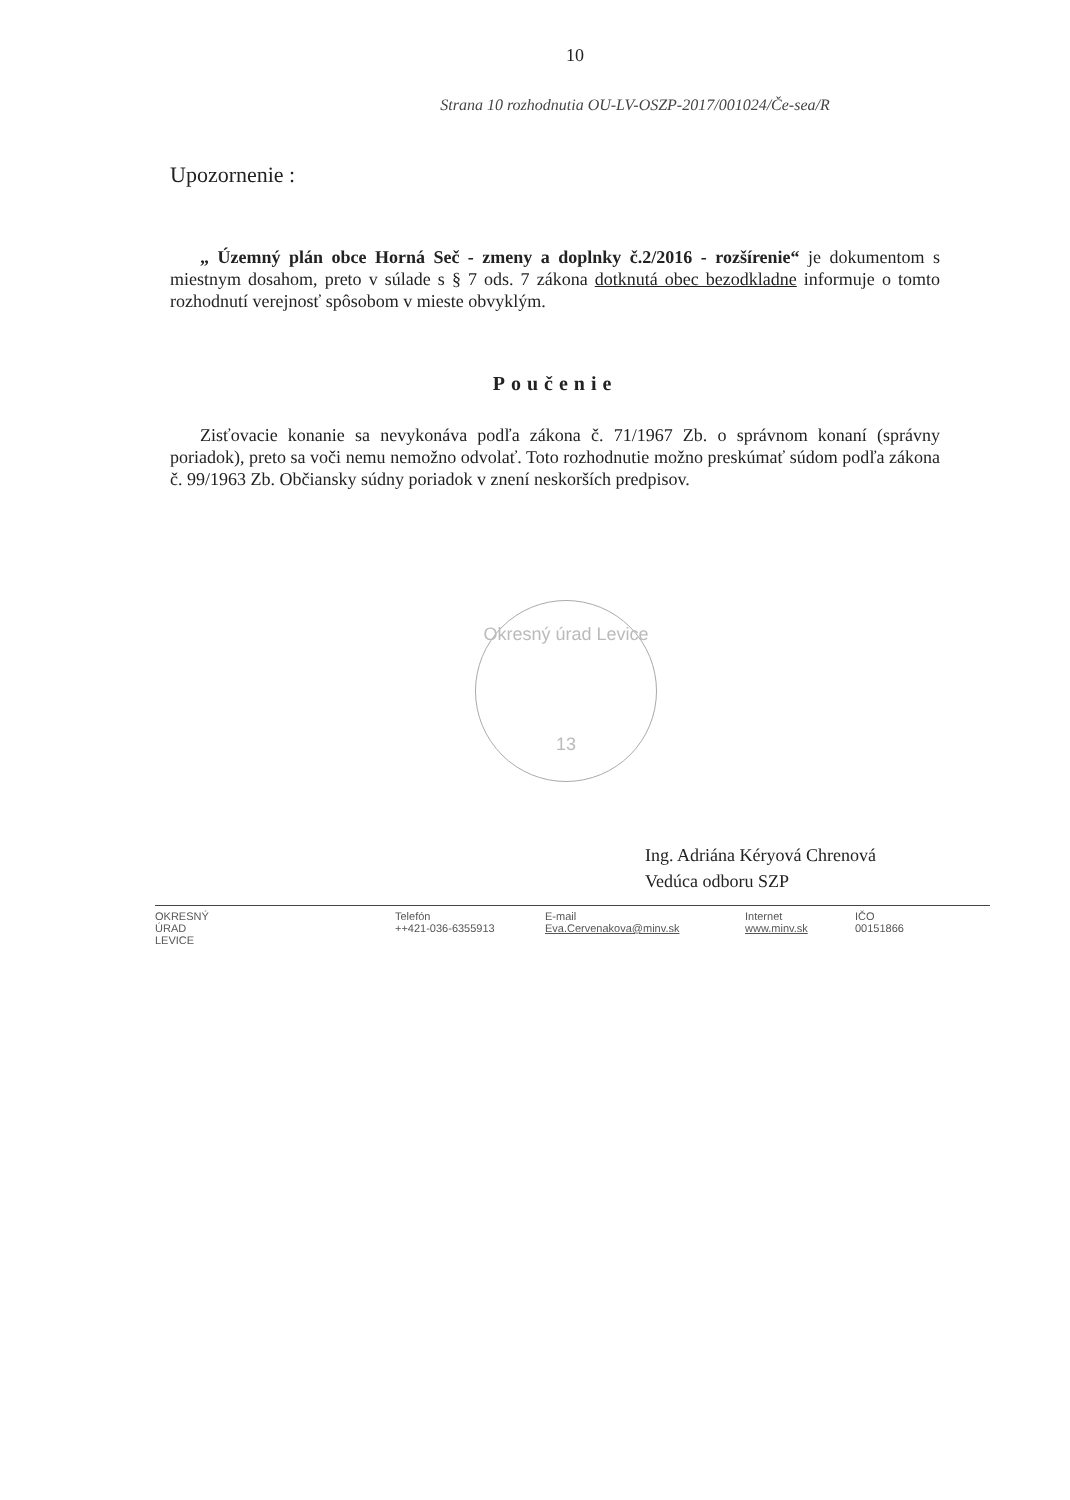10
Strana 10 rozhodnutia OU-LV-OSZP-2017/001024/Če-sea/R
Upozornenie :
„ Územný plán obce Horná Seč - zmeny a doplnky č.2/2016 - rozšírenie“ je dokumentom s miestnym dosahom, preto v súlade s § 7 ods. 7 zákona dotknutá obec bezodkladne informuje o tomto rozhodnutí verejnosť spôsobom v mieste obvyklým.
Poučenie
Zisťovacie konanie sa nevykonáva podľa zákona č. 71/1967 Zb. o správnom konaní (správny poriadok), preto sa voči nemu nemožno odvolať. Toto rozhodnutie možno preskúmať súdom podľa zákona č. 99/1963 Zb. Občiansky súdny poriadok v znení neskorších predpisov.
Okresný úrad Levice
13
Ing. Adriána Kéryová Chrenová
Vedúca odboru SZP
OKRESNÝ
ÚRAD
LEVICE
Telefón
++421-036-6355913
E-mail
Eva.Cervenakova@minv.sk
Internet
www.minv.sk
IČO
00151866